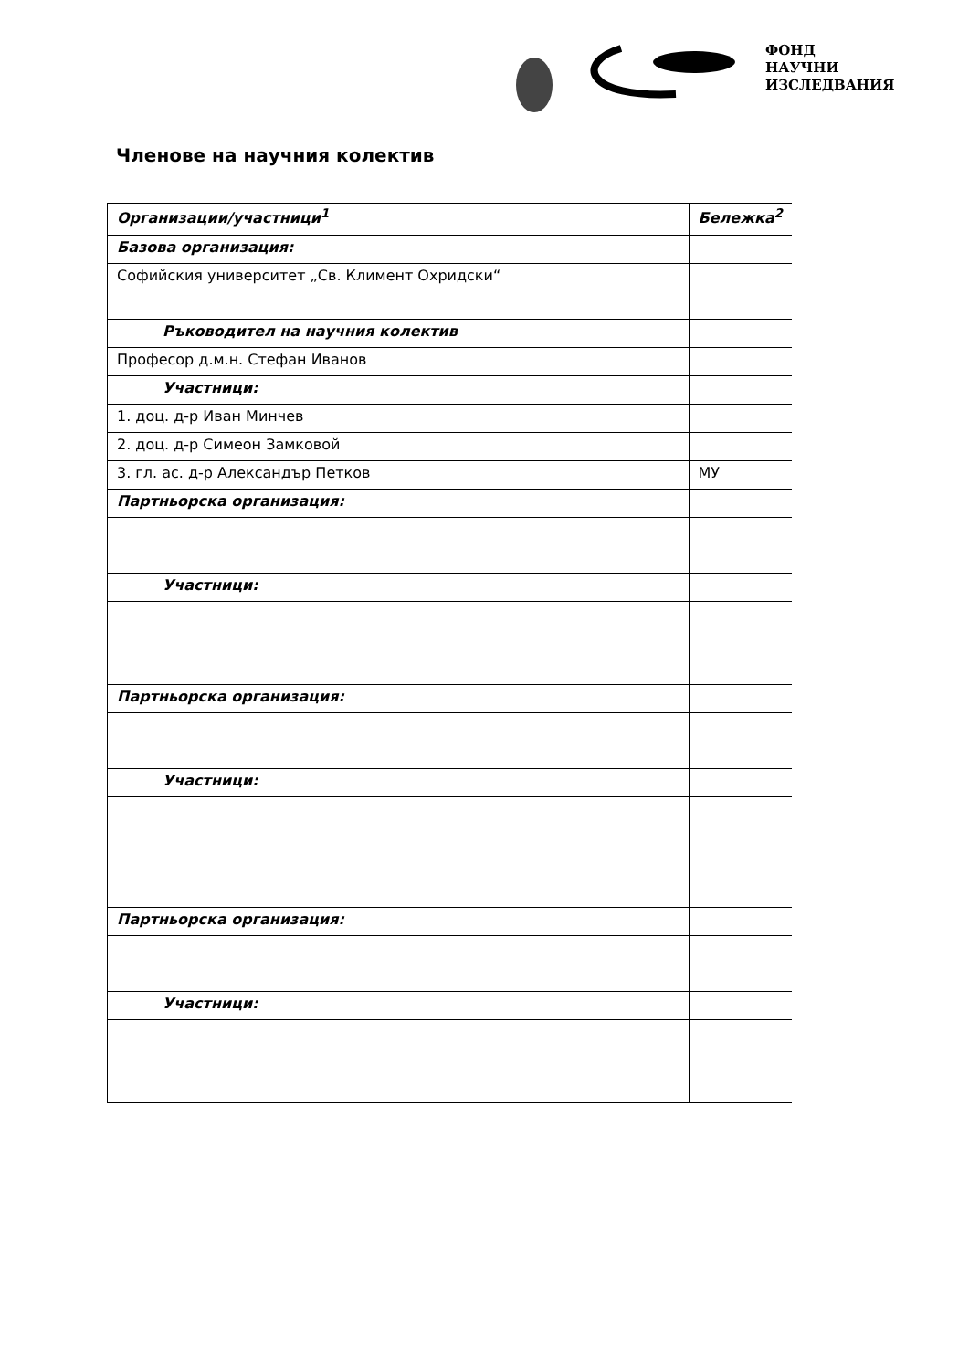ФОНД
НАУЧНИ
ИЗСЛЕДВАНИЯ
Членове на научния колектив
| Организации/участници<sup>1</sup> | Бележка<sup>2</sup> |
| --- | --- |
| Базова организация: | |
| Софийския университет „Св. Климент Охридски“ | |
| Ръководител на научния колектив | |
| Професор д.м.н. Стефан Иванов | |
| Участници: | |
| 1. доц. д-р Иван Минчев | |
| 2. доц. д-р Симеон Замковой | |
| 3. гл. ас. д-р Александър Петков | МУ |
| Партньорска организация: | |
| Участници: | |
| Партньорска организация: | |
| Участници: | |
| Партньорска организация: | |
| Участници: | |